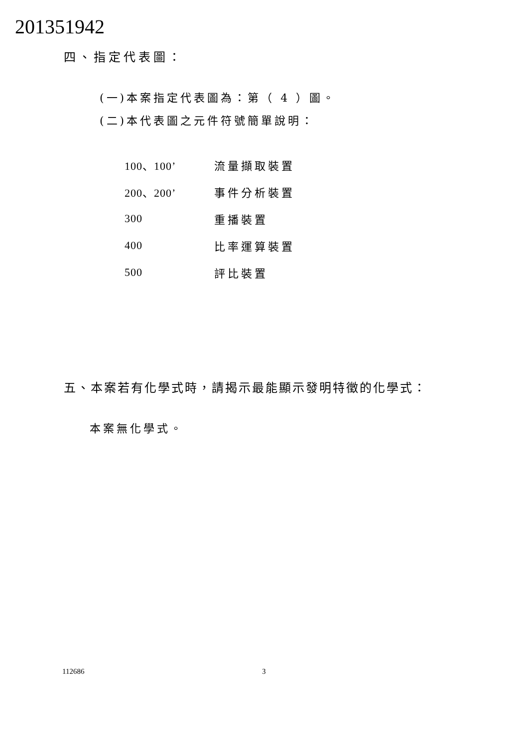201351942
四、指定代表圖：
(一)本案指定代表圖為：第（ 4 ）圖。
(二)本代表圖之元件符號簡單說明：
| 100、100’ | 流量擷取裝置 |
| 200、200’ | 事件分析裝置 |
| 300 | 重播裝置 |
| 400 | 比率運算裝置 |
| 500 | 評比裝置 |
五、本案若有化學式時，請揭示最能顯示發明特徵的化學式：
本案無化學式。
112686 3